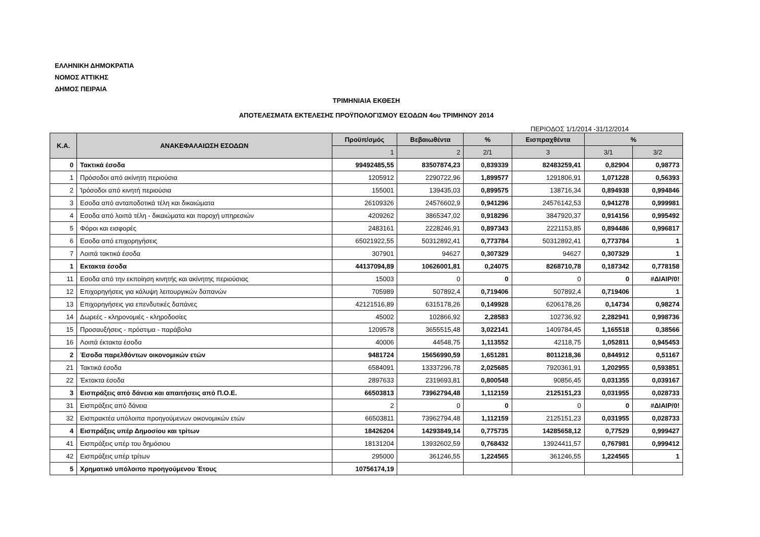ΕΛΛΗΝΙΚΗ ΔΗΜΟΚΡΑΤΙΑ
ΝΟΜΟΣ ΑΤΤΙΚΗΣ
ΔΗΜΟΣ ΠΕΙΡΑΙΑ
ΤΡΙΜΗΝΙΑΙΑ ΕΚΘΕΣΗ
ΑΠΟΤΕΛΕΣΜΑΤΑ ΕΚΤΕΛΕΣΗΣ ΠΡΟΫΠΟΛΟΓΙΣΜΟΥ ΕΣΟΔΩΝ 4ου ΤΡΙΜΗΝΟΥ 2014
ΠΕΡΙΟΔΟΣ 1/1/2014 -31/12/2014
| Κ.Α. | ΑΝΑΚΕΦΑΛΑΙΩΣΗ ΕΣΟΔΩΝ | Προϋπ/σμός | Βεβαιωθέντα | % | Εισπραχθέντα | % | |
| --- | --- | --- | --- | --- | --- | --- | --- |
| | | 1 | 2 | 2/1 | 3 | 3/1 | 3/2 |
| 0 | Τακτικά έσοδα | 99492485,55 | 83507874,23 | 0,839339 | 82483259,41 | 0,82904 | 0,98773 |
| 1 | Πρόσοδοι από ακίνητη περιούσια | 1205912 | 2290722,96 | 1,899577 | 1291806,91 | 1,071228 | 0,56393 |
| 2 | Ίρόσοδοι από κινητή περιούσια | 155001 | 139435,03 | 0,899575 | 138716,34 | 0,894938 | 0,994846 |
| 3 | Εσοδα από ανταποδοτικά τέλη και δικαιώματα | 26109326 | 24576602,9 | 0,941296 | 24576142,53 | 0,941278 | 0,999981 |
| 4 | Εσοδα από λοιπά τέλη - δικαιώματα και παροχή υπηρεσιών | 4209262 | 3865347,02 | 0,918296 | 3847920,37 | 0,914156 | 0,995492 |
| 5 | Φόροι και εισφορές | 2483161 | 2228246,91 | 0,897343 | 2221153,85 | 0,894486 | 0,996817 |
| 6 | Εσοδα από επιχορηγήσεις | 65021922,55 | 50312892,41 | 0,773784 | 50312892,41 | 0,773784 | 1 |
| 7 | Λοιπά τακτικά έσοδα | 307901 | 94627 | 0,307329 | 94627 | 0,307329 | 1 |
| 1 | Εκτακτα έσοδα | 44137094,89 | 10626001,81 | 0,24075 | 8268710,78 | 0,187342 | 0,778158 |
| 11 | Εσοδα από την εκποίηση κινητής και ακίνητης περιούσιας | 15003 | 0 | 0 | 0 | 0 | #ΔΙΑΙΡ/0! |
| 12 | Επιχορηγήσεις για κάλυψη λειτουργικών δαπανών | 705989 | 507892,4 | 0,719406 | 507892,4 | 0,719406 | 1 |
| 13 | Επιχορηγήσεις για επενδυτικές δαπάνες | 42121516,89 | 6315178,26 | 0,149928 | 6206178,26 | 0,14734 | 0,98274 |
| 14 | Δωρεές - κληρονομιές - κληροδοσίες | 45002 | 102866,92 | 2,28583 | 102736,92 | 2,282941 | 0,998736 |
| 15 | Προσαυξήσεις - πρόστιμα - παράβολα | 1209578 | 3655515,48 | 3,022141 | 1409784,45 | 1,165518 | 0,38566 |
| 16 | Λοιπά έκτακτα έσοδα | 40006 | 44548,75 | 1,113552 | 42118,75 | 1,052811 | 0,945453 |
| 2 | Έσοδα παρελθόντων οικονομικών ετών | 9481724 | 15656990,59 | 1,651281 | 8011218,36 | 0,844912 | 0,51167 |
| 21 | Τακτικά έσοδα | 6584091 | 13337296,78 | 2,025685 | 7920361,91 | 1,202955 | 0,593851 |
| 22 | Έκτακτα έσοδα | 2897633 | 2319693,81 | 0,800548 | 90856,45 | 0,031355 | 0,039167 |
| 3 | Εισπράξεις από δάνεια και απαιτήσεις από Π.Ο.Ε. | 66503813 | 73962794,48 | 1,112159 | 2125151,23 | 0,031955 | 0,028733 |
| 31 | Εισπράξεις από δάνεια | 2 | 0 | 0 | 0 | 0 | #ΔΙΑΙΡ/0! |
| 32 | Εισπρακτέα υπόλοιπα προηγούμενων οικονομικών ετών | 66503811 | 73962794,48 | 1,112159 | 2125151,23 | 0,031955 | 0,028733 |
| 4 | Εισπράξεις υπέρ Δημοσίου και τρίτων | 18426204 | 14293849,14 | 0,775735 | 14285658,12 | 0,77529 | 0,999427 |
| 41 | Εισπράξεις υπέρ του δημόσιου | 18131204 | 13932602,59 | 0,768432 | 13924411,57 | 0,767981 | 0,999412 |
| 42 | Εισπράξεις υπέρ τρίτων | 295000 | 361246,55 | 1,224565 | 361246,55 | 1,224565 | 1 |
| 5 | Χρηματικό υπόλοιπο προηγούμενου Έτους | 10756174,19 | | | | | |